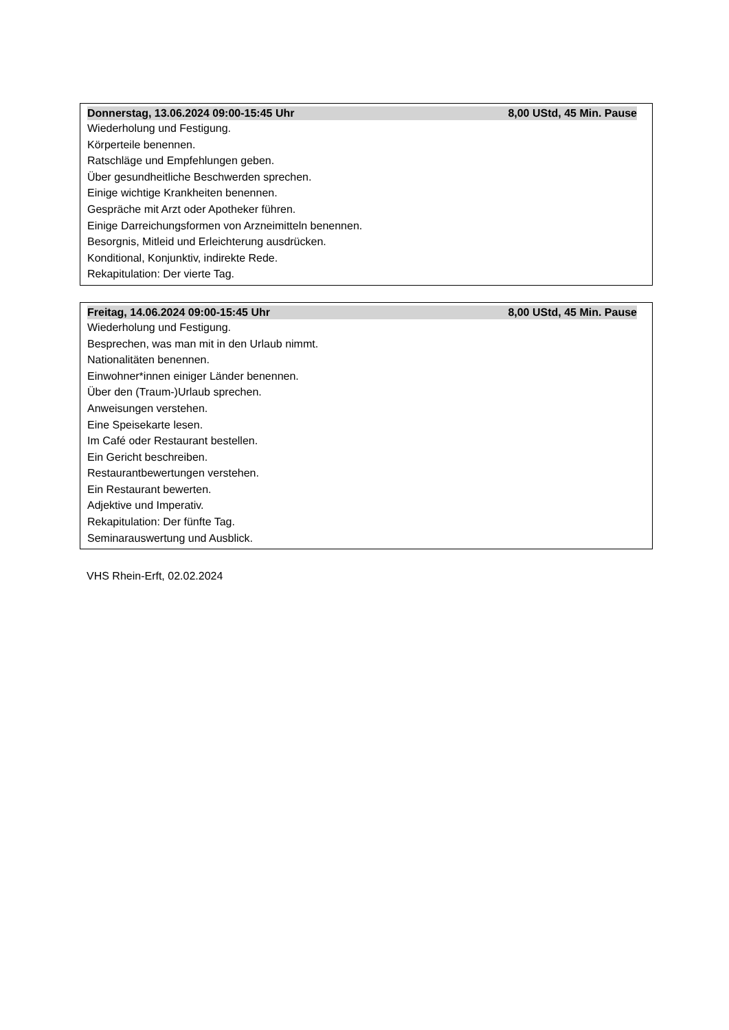Donnerstag, 13.06.2024 09:00-15:45 Uhr 8,00 UStd, 45 Min. Pause
Wiederholung und Festigung.
Körperteile benennen.
Ratschläge und Empfehlungen geben.
Über gesundheitliche Beschwerden sprechen.
Einige wichtige Krankheiten benennen.
Gespräche mit Arzt oder Apotheker führen.
Einige Darreichungsformen von Arzneimitteln benennen.
Besorgnis, Mitleid und Erleichterung ausdrücken.
Konditional, Konjunktiv, indirekte Rede.
Rekapitulation: Der vierte Tag.
Freitag, 14.06.2024 09:00-15:45 Uhr 8,00 UStd, 45 Min. Pause
Wiederholung und Festigung.
Besprechen, was man mit in den Urlaub nimmt.
Nationalitäten benennen.
Einwohner*innen einiger Länder benennen.
Über den (Traum-)Urlaub sprechen.
Anweisungen verstehen.
Eine Speisekarte lesen.
Im Café oder Restaurant bestellen.
Ein Gericht beschreiben.
Restaurantbewertungen verstehen.
Ein Restaurant bewerten.
Adjektive und Imperativ.
Rekapitulation: Der fünfte Tag.
Seminarauswertung und Ausblick.
VHS Rhein-Erft, 02.02.2024